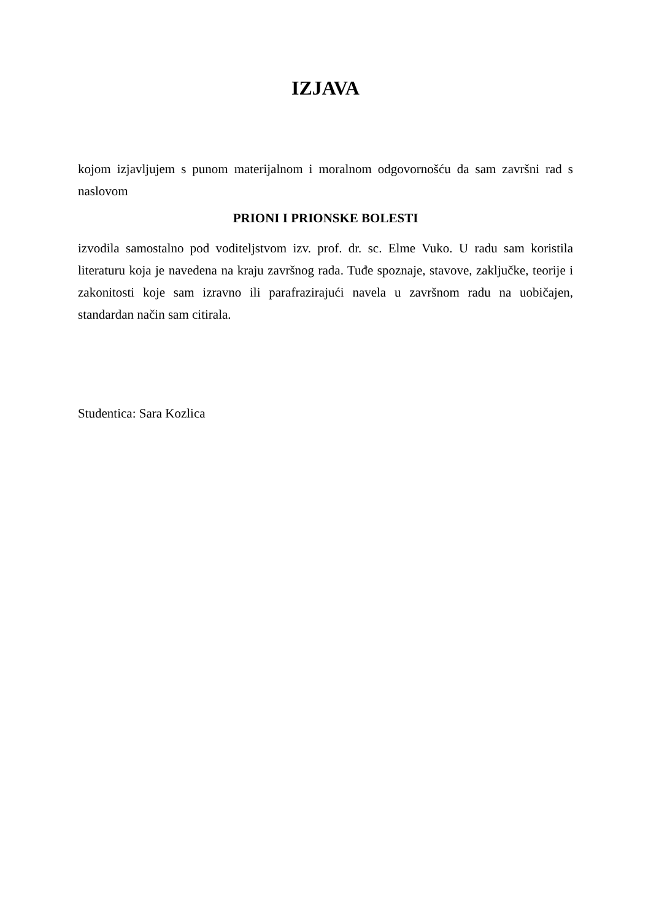IZJAVA
kojom izjavljujem s punom materijalnom i moralnom odgovornošću da sam završni rad s naslovom
PRIONI I PRIONSKE BOLESTI
izvodila samostalno pod voditeljstvom izv. prof. dr. sc. Elme Vuko. U radu sam koristila literaturu koja je navedena na kraju završnog rada. Tuđe spoznaje, stavove, zaključke, teorije i zakonitosti koje sam izravno ili parafrazirajući navela u završnom radu na uobičajen, standardan način sam citirala.
Studentica: Sara Kozlica